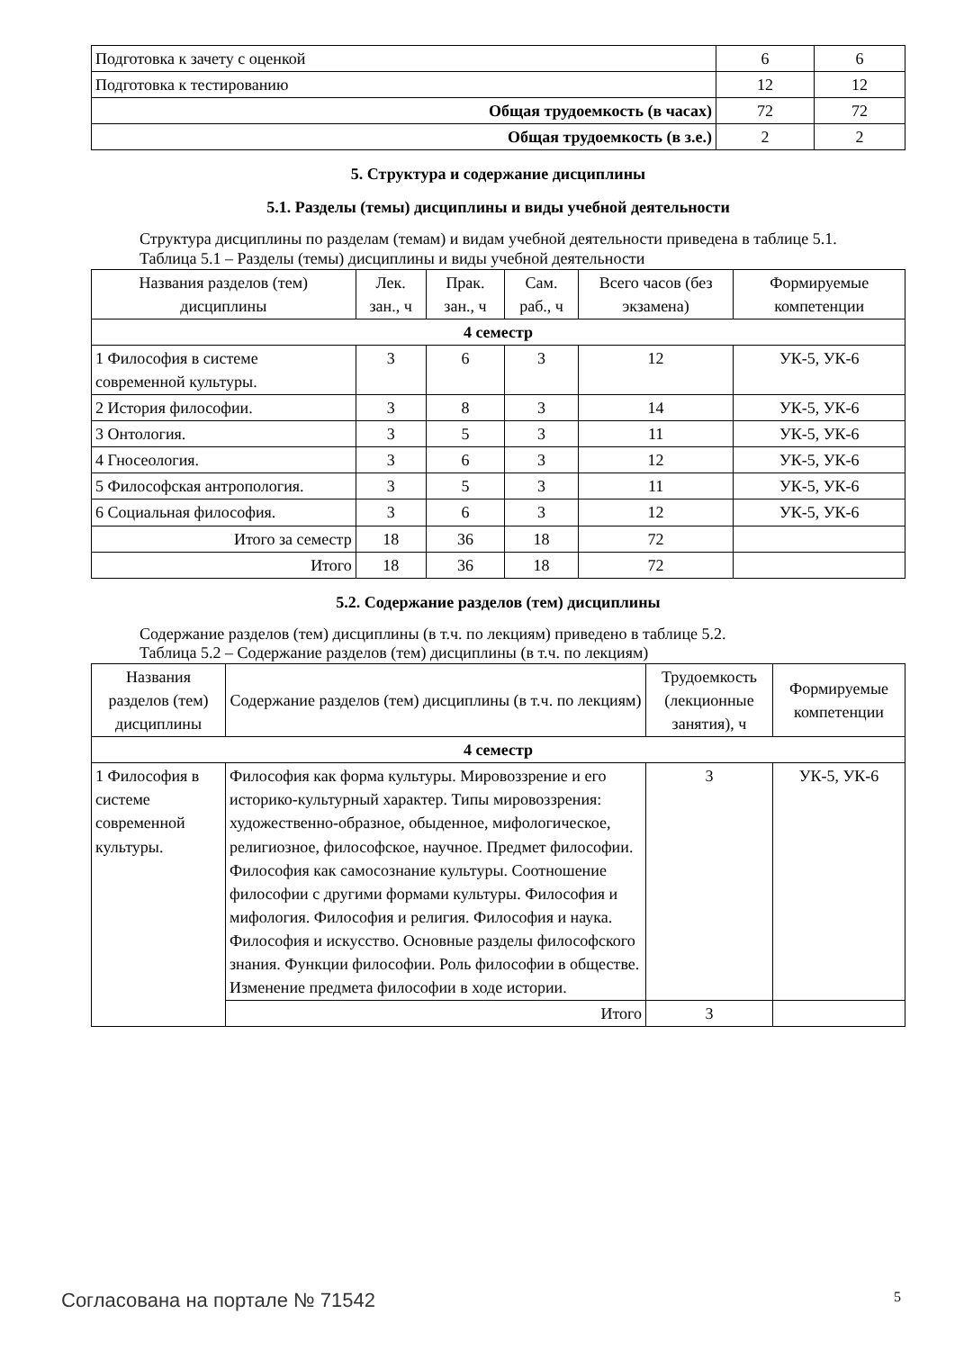| Подготовка к зачету с оценкой | 6 | 6 |
| Подготовка к тестированию | 12 | 12 |
| Общая трудоемкость (в часах) | 72 | 72 |
| Общая трудоемкость (в з.е.) | 2 | 2 |
5. Структура и содержание дисциплины
5.1. Разделы (темы) дисциплины и виды учебной деятельности
Структура дисциплины по разделам (темам) и видам учебной деятельности приведена в таблице 5.1.
Таблица 5.1 – Разделы (темы) дисциплины и виды учебной деятельности
| Названия разделов (тем) дисциплины | Лек. зан., ч | Прак. зан., ч | Сам. раб., ч | Всего часов (без экзамена) | Формируемые компетенции |
| --- | --- | --- | --- | --- | --- |
| 4 семестр | | | | | |
| 1 Философия в системе современной культуры. | 3 | 6 | 3 | 12 | УК-5, УК-6 |
| 2 История философии. | 3 | 8 | 3 | 14 | УК-5, УК-6 |
| 3 Онтология. | 3 | 5 | 3 | 11 | УК-5, УК-6 |
| 4 Гносеология. | 3 | 6 | 3 | 12 | УК-5, УК-6 |
| 5 Философская антропология. | 3 | 5 | 3 | 11 | УК-5, УК-6 |
| 6 Социальная философия. | 3 | 6 | 3 | 12 | УК-5, УК-6 |
| Итого за семестр | 18 | 36 | 18 | 72 | |
| Итого | 18 | 36 | 18 | 72 | |
5.2. Содержание разделов (тем) дисциплины
Содержание разделов (тем) дисциплины (в т.ч. по лекциям) приведено в таблице 5.2.
Таблица 5.2 – Содержание разделов (тем) дисциплины (в т.ч. по лекциям)
| Названия разделов (тем) дисциплины | Содержание разделов (тем) дисциплины (в т.ч. по лекциям) | Трудоемкость (лекционные занятия), ч | Формируемые компетенции |
| --- | --- | --- | --- |
| 4 семестр | | | |
| 1 Философия в системе современной культуры. | Философия как форма культуры. Мировоззрение и его историко-культурный характер. Типы мировоззрения: художественно-образное, обыденное, мифологическое, религиозное, философское, научное. Предмет философии. Философия как самосознание культуры. Соотношение философии с другими формами культуры. Философия и мифология. Философия и религия. Философия и наука. Философия и искусство. Основные разделы философского знания. Функции философии. Роль философии в обществе. Изменение предмета философии в ходе истории. | 3 | УК-5, УК-6 |
| | Итого | 3 | |
Согласована на портале № 71542 5